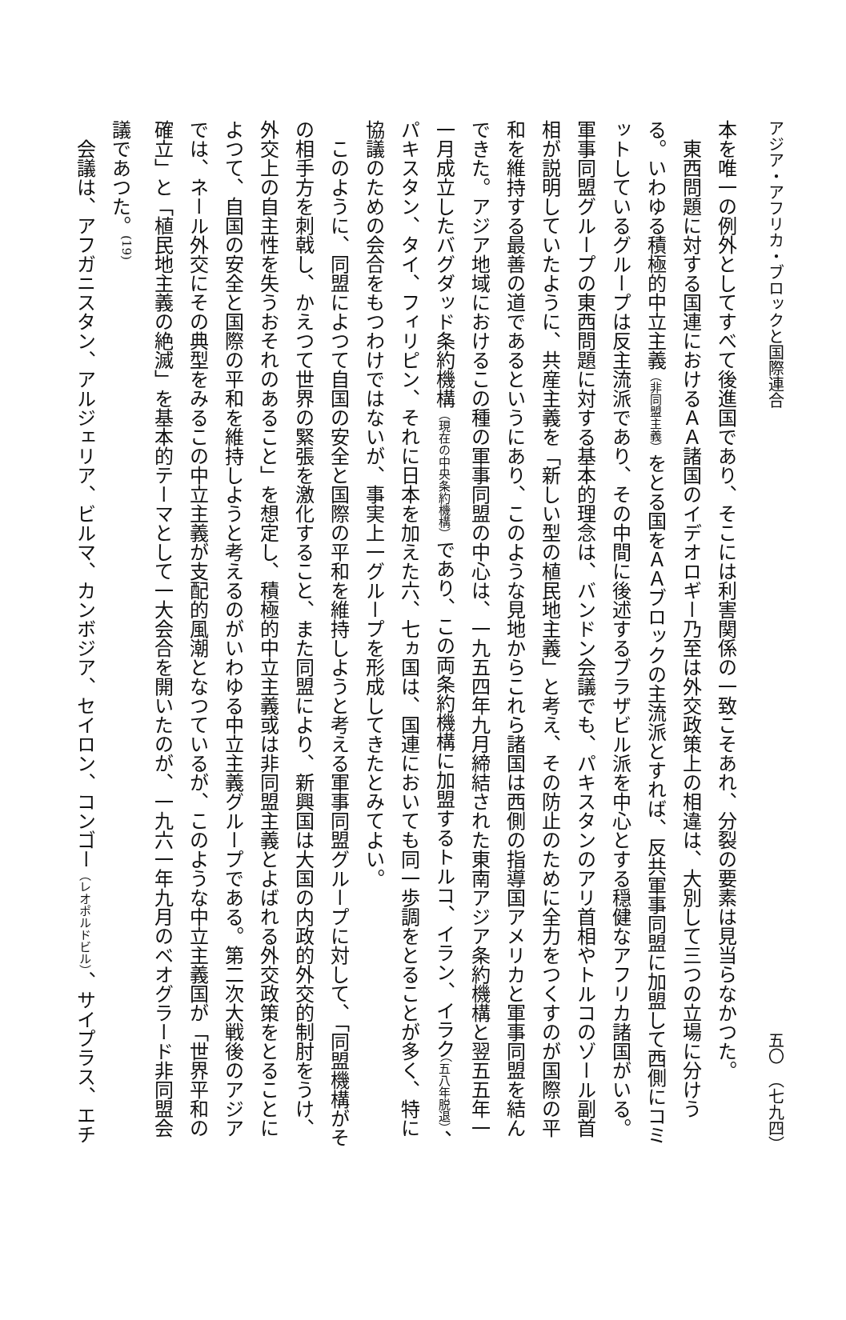アジア・アフリカ・ブロックと国際連合 五〇　（七九四）
本を唯一の例外としてすべて後進国であり、そこには利害関係の一致こそあれ、分裂の要素は見当らなかつた。
東西問題に対する国連におけるＡＡ諸国のイデオロギー乃至は外交政策上の相違は、大別して三つの立場に分けうる。いわゆる積極的中立主義（非同盟主義）をとる国をＡＡブロックの主流派とすれば、反共軍事同盟に加盟して西側にコミットしているグループは反主流派であり、その中間に後述するブラザビル派を中心とする穏健なアフリカ諸国がいる。軍事同盟グループの東西問題に対する基本的理念は、バンドン会議でも、パキスタンのアリ首相やトルコのゾール副首相が説明していたように、共産主義を「新しい型の植民地主義」と考え、その防止のために全力をつくすのが国際の平和を維持する最善の道であるというにあり、このような見地からこれら諸国は西側の指導国アメリカと軍事同盟を結んできた。アジア地域におけるこの種の軍事同盟の中心は、一九五四年九月締結された東南アジア条約機構と翌五五年一一月成立したバグダッド条約機構（現在の中央条約機構）であり、この両条約機構に加盟するトルコ、イラン、イラク（五八年脱退）、パキスタン、タイ、フィリピン、それに日本を加えた六、七ヵ国は、国連においても同一歩調をとることが多く、特に協議のための会合をもつわけではないが、事実上一グループを形成してきたとみてよい。
このように、同盟によつて自国の安全と国際の平和を維持しようと考える軍事同盟グループに対して、「同盟機構がその相手方を刺戟し、かえつて世界の緊張を激化すること、また同盟により、新興国は大国の内政的外交的制肘をうけ、外交上の自主性を失うおそれのあること」を想定し、積極的中立主義或は非同盟主義とよばれる外交政策をとることによつて、自国の安全と国際の平和を維持しようと考えるのがいわゆる中立主義グループである。第二次大戦後のアジアでは、ネール外交にその典型をみるこの中立主義が支配的風潮となつているが、このような中立主義国が「世界平和の確立」と「植民地主義の絶滅」を基本的テーマとして一大会合を開いたのが、一九六一年九月のベオグラード非同盟会議であつた。<sup>(19)</sup>
会議は、アフガニスタン、アルジェリア、ビルマ、カンボジア、セイロン、コンゴー（レオポルドビル）、サイプラス、エチ